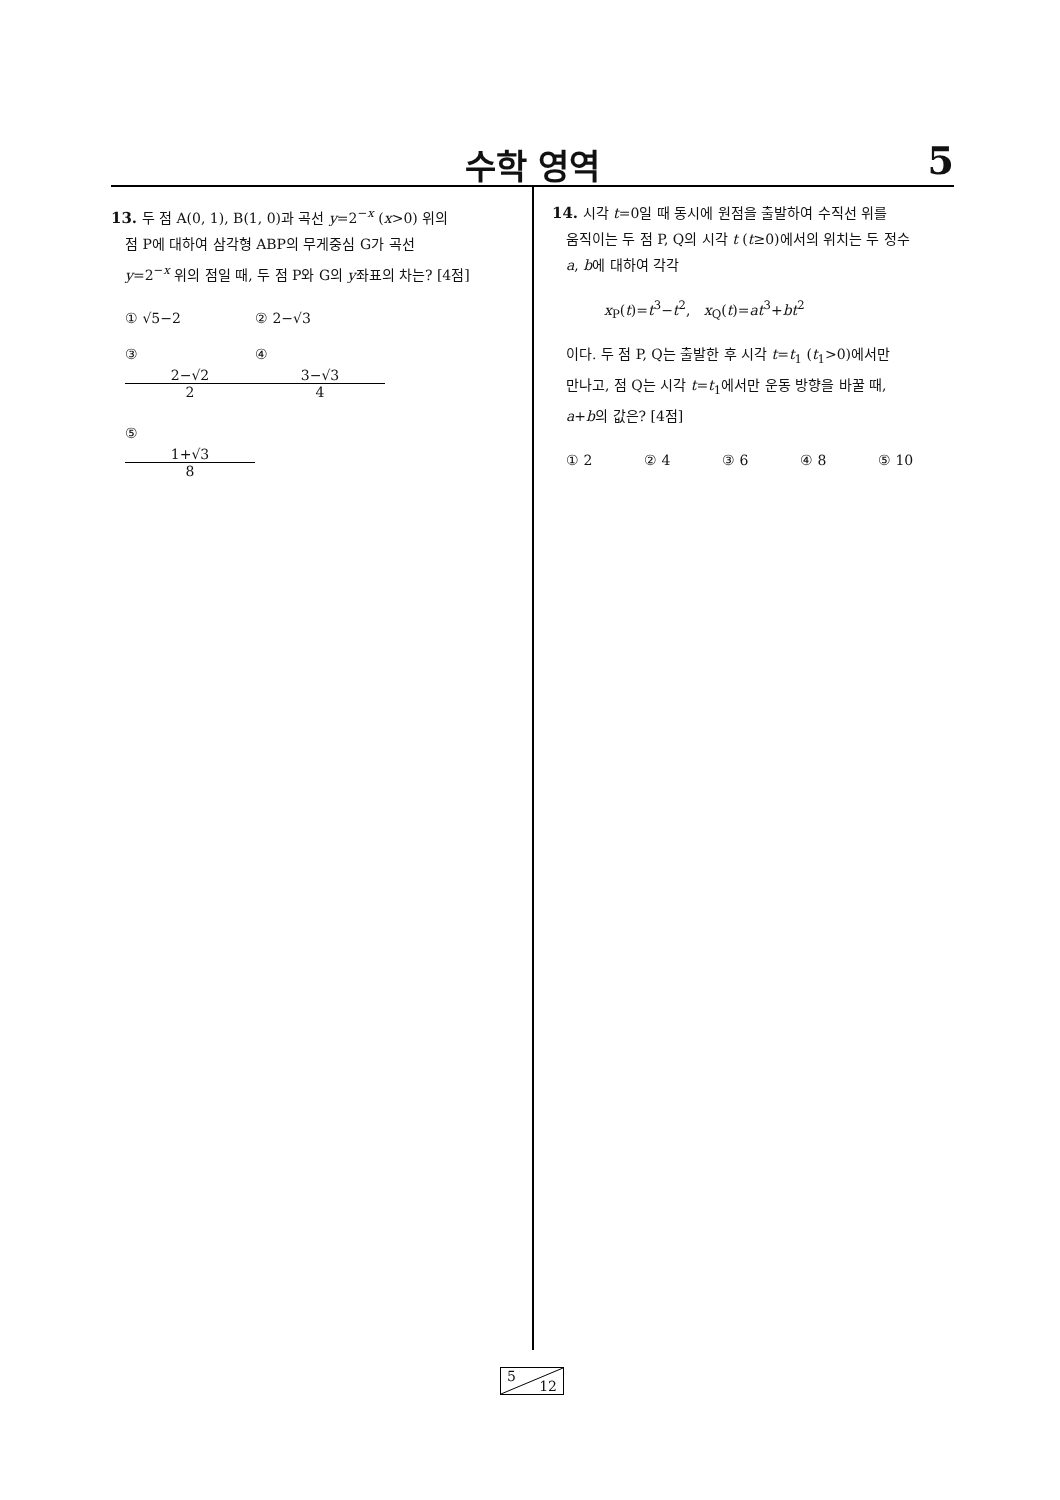수학 영역 5
13. 두 점 A(0, 1), B(1, 0)과 곡선 y=2<sup>−x</sup> (x>0) 위의
점 P에 대하여 삼각형 ABP의 무게중심 G가 곡선
y=2<sup>−x</sup> 위의 점일 때, 두 점 P와 G의 y좌표의 차는? [4점]
① √5−2 ② 2−√3 ③ 2−√2 2 ④ 3−√3 4 ⑤ 1+√3 8
14. 시각 t=0일 때 동시에 원점을 출발하여 수직선 위를
움직이는 두 점 P, Q의 시각 t (t≥0)에서의 위치는 두 정수
a, b에 대하여 각각
x<sub>P</sub>(t)=t<sup>3</sup>−t<sup>2</sup>, x<sub>Q</sub>(t)=at<sup>3</sup>+bt<sup>2</sup>
이다. 두 점 P, Q는 출발한 후 시각 t=t<sub>1</sub> (t<sub>1</sub>>0)에서만
만나고, 점 Q는 시각 t=t<sub>1</sub>에서만 운동 방향을 바꿀 때,
a+b의 값은? [4점]
① 2 ② 4 ③ 6 ④ 8 ⑤ 10
5
12